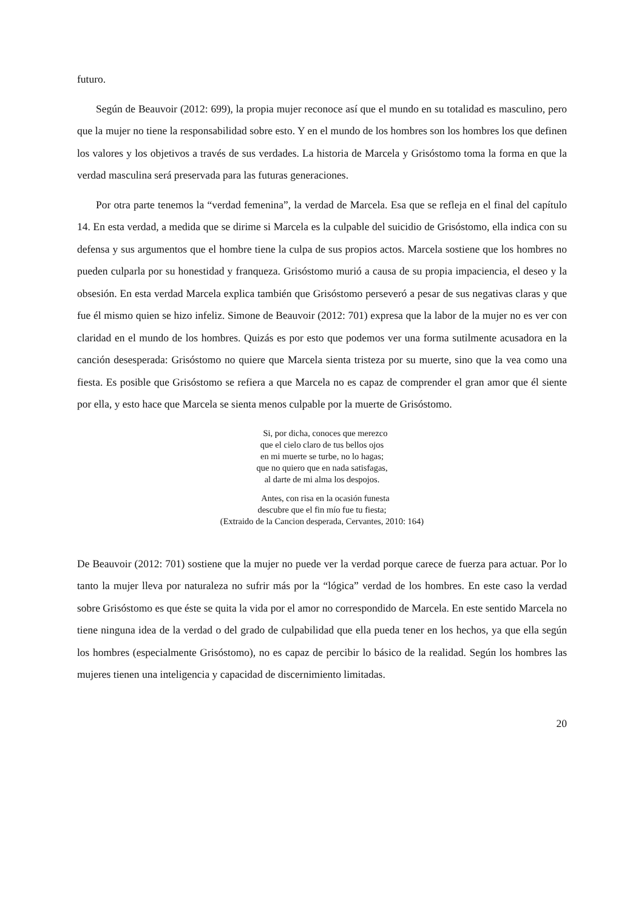futuro.
Según de Beauvoir (2012: 699), la propia mujer reconoce así que el mundo en su totalidad es masculino, pero que la mujer no tiene la responsabilidad sobre esto. Y en el mundo de los hombres son los hombres los que definen los valores y los objetivos a través de sus verdades. La historia de Marcela y Grisóstomo toma la forma en que la verdad masculina será preservada para las futuras generaciones.
Por otra parte tenemos la “verdad femenina”, la verdad de Marcela. Esa que se refleja en el final del capítulo 14. En esta verdad, a medida que se dirime si Marcela es la culpable del suicidio de Grisóstomo, ella indica con su defensa y sus argumentos que el hombre tiene la culpa de sus propios actos. Marcela sostiene que los hombres no pueden culparla por su honestidad y franqueza. Grisóstomo murió a causa de su propia impaciencia, el deseo y la obsesión. En esta verdad Marcela explica también que Grisóstomo perseveró a pesar de sus negativas claras y que fue él mismo quien se hizo infeliz. Simone de Beauvoir (2012: 701) expresa que la labor de la mujer no es ver con claridad en el mundo de los hombres. Quizás es por esto que podemos ver una forma sutilmente acusadora en la canción desesperada: Grisóstomo no quiere que Marcela sienta tristeza por su muerte, sino que la vea como una fiesta. Es posible que Grisóstomo se refiera a que Marcela no es capaz de comprender el gran amor que él siente por ella, y esto hace que Marcela se sienta menos culpable por la muerte de Grisóstomo.
Si, por dicha, conoces que merezco
que el cielo claro de tus bellos ojos
en mi muerte se turbe, no lo hagas;
que no quiero que en nada satisfagas,
al darte de mi alma los despojos.
Antes, con risa en la ocasión funesta
descubre que el fin mío fue tu fiesta;
(Extraido de la Cancion desperada, Cervantes, 2010: 164)
De Beauvoir (2012: 701) sostiene que la mujer no puede ver la verdad porque carece de fuerza para actuar. Por lo tanto la mujer lleva por naturaleza no sufrir más por la “lógica” verdad de los hombres. En este caso la verdad sobre Grisóstomo es que éste se quita la vida por el amor no correspondido de Marcela. En este sentido Marcela no tiene ninguna idea de la verdad o del grado de culpabilidad que ella pueda tener en los hechos, ya que ella según los hombres (especialmente Grisóstomo), no es capaz de percibir lo básico de la realidad. Según los hombres las mujeres tienen una inteligencia y capacidad de discernimiento limitadas.
20